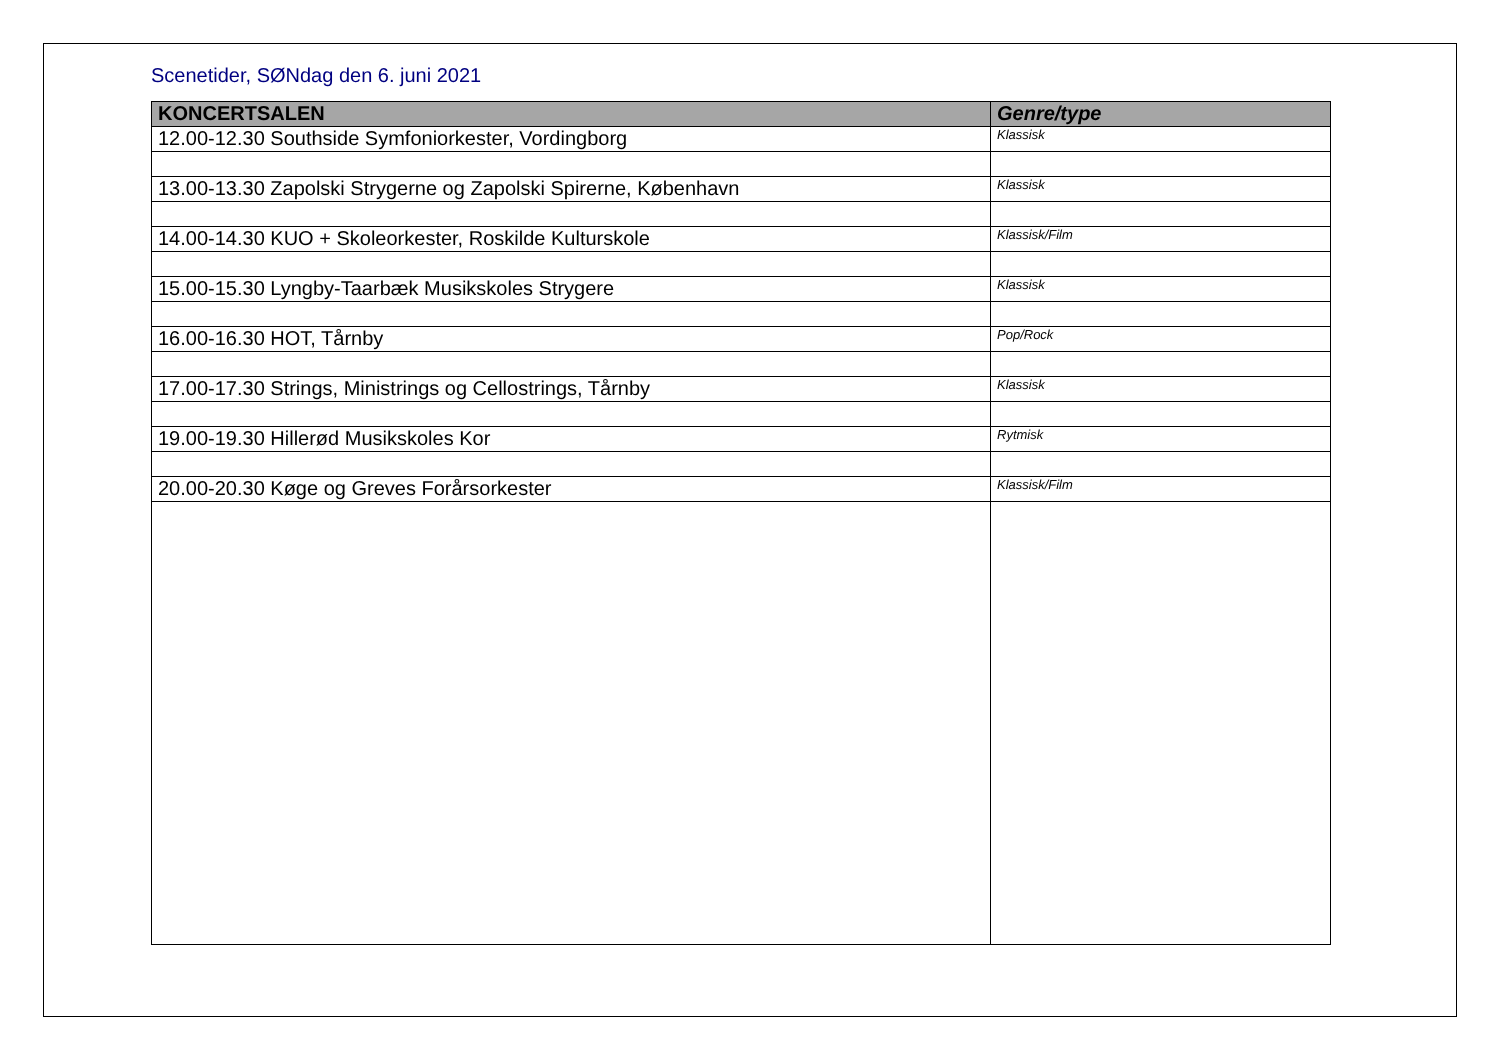Scenetider, SØNdag den 6. juni 2021
| KONCERTSALEN | Genre/type |
| --- | --- |
| 12.00-12.30 Southside Symfoniorkester, Vordingborg | Klassisk |
| 13.00-13.30 Zapolski Strygerne og Zapolski Spirerne, København | Klassisk |
| 14.00-14.30 KUO + Skoleorkester, Roskilde Kulturskole | Klassisk/Film |
| 15.00-15.30 Lyngby-Taarbæk Musikskoles Strygere | Klassisk |
| 16.00-16.30 HOT, Tårnby | Pop/Rock |
| 17.00-17.30 Strings, Ministrings og Cellostrings, Tårnby | Klassisk |
| 19.00-19.30 Hillerød Musikskoles Kor | Rytmisk |
| 20.00-20.30 Køge og Greves Forårsorkester | Klassisk/Film |